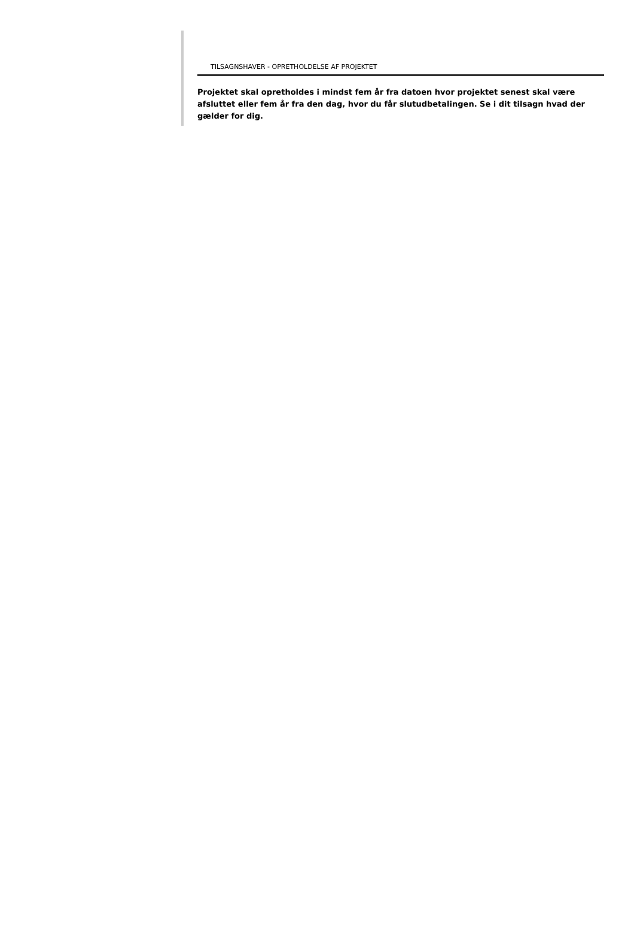TILSAGNSHAVER - OPRETHOLDELSE AF PROJEKTET
Projektet skal opretholdes i mindst fem år fra datoen hvor projektet senest skal være afsluttet eller fem år fra den dag, hvor du får slutudbetalingen. Se i dit tilsagn hvad der gælder for dig.